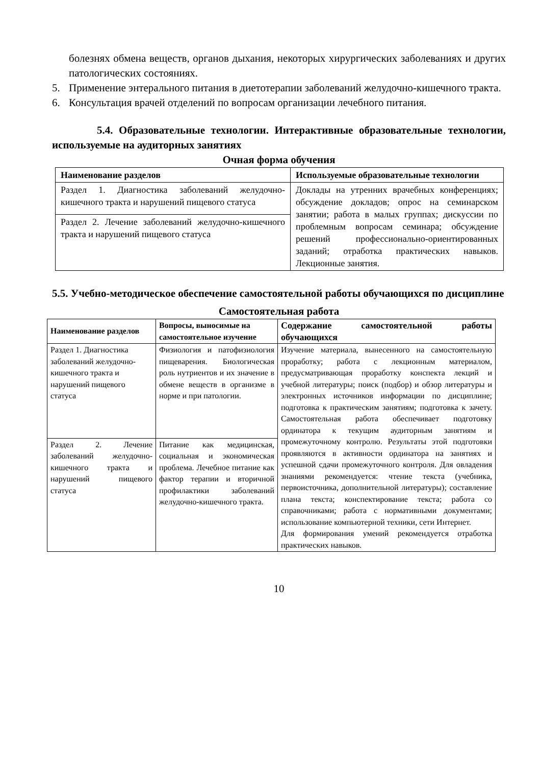болезнях обмена веществ, органов дыхания, некоторых хирургических заболеваниях и других патологических состояниях.
5. Применение энтерального питания в диетотерапии заболеваний желудочно-кишечного тракта.
6. Консультация врачей отделений по вопросам организации лечебного питания.
5.4. Образовательные технологии. Интерактивные образовательные технологии, используемые на аудиторных занятиях
Очная форма обучения
| Наименование разделов | Используемые образовательные технологии |
| --- | --- |
| Раздел 1. Диагностика заболеваний желудочно-кишечного тракта и нарушений пищевого статуса | Доклады на утренних врачебных конференциях; обсуждение докладов; опрос на семинарском занятии; работа в малых группах; дискуссии по проблемным вопросам семинара; обсуждение решений профессионально-ориентированных заданий; отработка практических навыков. Лекционные занятия. |
| Раздел 2. Лечение заболеваний желудочно-кишечного тракта и нарушений пищевого статуса | |
5.5. Учебно-методическое обеспечение самостоятельной работы обучающихся по дисциплине
Самостоятельная работа
| Наименование разделов | Вопросы, выносимые на самостоятельное изучение | Содержание самостоятельной работы обучающихся |
| --- | --- | --- |
| Раздел 1. Диагностика заболеваний желудочно-кишечного тракта и нарушений пищевого статуса | Физиология и патофизиология пищеварения. Биологическая роль нутриентов и их значение в обмене веществ в организме в норме и при патологии. | Изучение материала, вынесенного на самостоятельную проработку; работа с лекционным материалом, предусматривающая проработку конспекта лекций и учебной литературы; поиск (подбор) и обзор литературы и электронных источников информации по дисциплине; подготовка к практическим занятиям; подготовка к зачету. Самостоятельная работа обеспечивает подготовку ординатора к текущим аудиторным занятиям и промежуточному контролю. Результаты этой подготовки проявляются в активности ординатора на занятиях и успешной сдачи промежуточного контроля. Для овладения знаниями рекомендуется: чтение текста (учебника, первоисточника, дополнительной литературы); составление плана текста; конспектирование текста; работа со справочниками; работа с нормативными документами; использование компьютерной техники, сети Интернет. Для формирования умений рекомендуется отработка практических навыков. |
| Раздел 2. Лечение заболеваний желудочно-кишечного тракта и нарушений пищевого статуса | Питание как медицинская, социальная и экономическая проблема. Лечебное питание как фактор терапии и вторичной профилактики заболеваний желудочно-кишечного тракта. | |
10